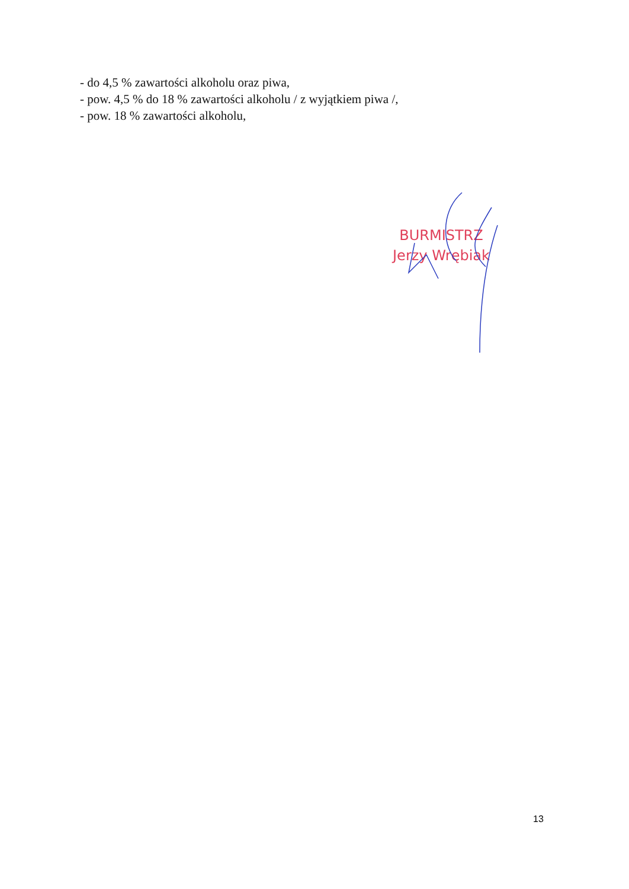- do 4,5 % zawartości alkoholu oraz piwa,
- pow. 4,5 % do 18 % zawartości alkoholu / z wyjątkiem piwa /,
- pow. 18 % zawartości alkoholu,
BURMISTRZ
Jerzy Wrębiak
13